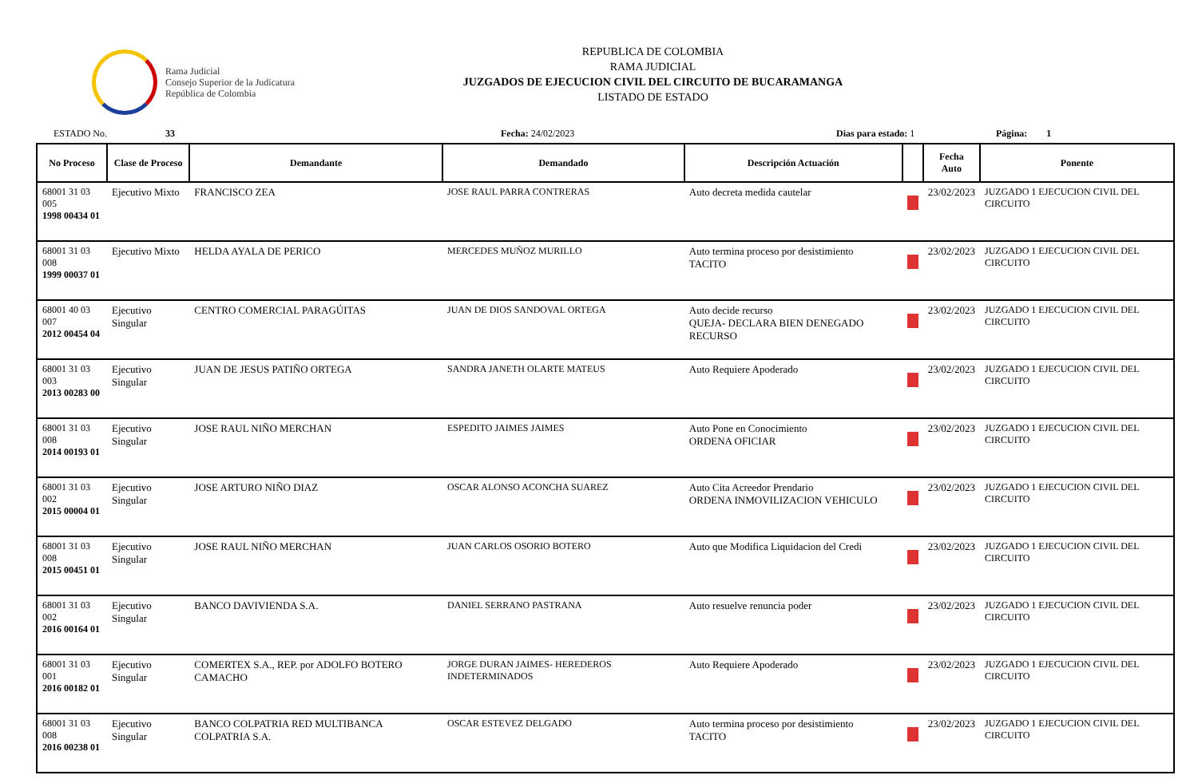Rama Judicial
Consejo Superior de la Judicatura
República de Colombia
REPUBLICA DE COLOMBIA
RAMA JUDICIAL
JUZGADOS DE EJECUCION CIVIL DEL CIRCUITO DE BUCARAMANGA
LISTADO DE ESTADO
ESTADO No. 33 Fecha: 24/02/2023 Dias para estado: 1 Página: 1
| No Proceso | Clase de Proceso | Demandante | Demandado | Descripción Actuación | | Fecha Auto | Ponente |
| --- | --- | --- | --- | --- | --- | --- | --- |
| 68001 31 03 005 1998 00434 01 | Ejecutivo Mixto | FRANCISCO ZEA | JOSE RAUL PARRA CONTRERAS | Auto decreta medida cautelar | | 23/02/2023 | JUZGADO 1 EJECUCION CIVIL DEL CIRCUITO |
| 68001 31 03 008 1999 00037 01 | Ejecutivo Mixto | HELDA AYALA DE PERICO | MERCEDES MUÑOZ MURILLO | Auto termina proceso por desistimiento TACITO | | 23/02/2023 | JUZGADO 1 EJECUCION CIVIL DEL CIRCUITO |
| 68001 40 03 007 2012 00454 04 | Ejecutivo Singular | CENTRO COMERCIAL PARAGÚITAS | JUAN DE DIOS SANDOVAL ORTEGA | Auto decide recurso QUEJA- DECLARA BIEN DENEGADO RECURSO | | 23/02/2023 | JUZGADO 1 EJECUCION CIVIL DEL CIRCUITO |
| 68001 31 03 003 2013 00283 00 | Ejecutivo Singular | JUAN DE JESUS PATIÑO ORTEGA | SANDRA JANETH OLARTE MATEUS | Auto Requiere Apoderado | | 23/02/2023 | JUZGADO 1 EJECUCION CIVIL DEL CIRCUITO |
| 68001 31 03 008 2014 00193 01 | Ejecutivo Singular | JOSE RAUL NIÑO MERCHAN | ESPEDITO JAIMES JAIMES | Auto Pone en Conocimiento ORDENA OFICIAR | | 23/02/2023 | JUZGADO 1 EJECUCION CIVIL DEL CIRCUITO |
| 68001 31 03 002 2015 00004 01 | Ejecutivo Singular | JOSE ARTURO NIÑO DIAZ | OSCAR ALONSO ACONCHA SUAREZ | Auto Cita Acreedor Prendario ORDENA INMOVILIZACION VEHICULO | | 23/02/2023 | JUZGADO 1 EJECUCION CIVIL DEL CIRCUITO |
| 68001 31 03 008 2015 00451 01 | Ejecutivo Singular | JOSE RAUL NIÑO MERCHAN | JUAN CARLOS OSORIO BOTERO | Auto que Modifica Liquidacion del Credi | | 23/02/2023 | JUZGADO 1 EJECUCION CIVIL DEL CIRCUITO |
| 68001 31 03 002 2016 00164 01 | Ejecutivo Singular | BANCO DAVIVIENDA S.A. | DANIEL SERRANO PASTRANA | Auto resuelve renuncia poder | | 23/02/2023 | JUZGADO 1 EJECUCION CIVIL DEL CIRCUITO |
| 68001 31 03 001 2016 00182 01 | Ejecutivo Singular | COMERTEX S.A., REP. por ADOLFO BOTERO CAMACHO | JORGE DURAN JAIMES- HEREDEROS INDETERMINADOS | Auto Requiere Apoderado | | 23/02/2023 | JUZGADO 1 EJECUCION CIVIL DEL CIRCUITO |
| 68001 31 03 008 2016 00238 01 | Ejecutivo Singular | BANCO COLPATRIA RED MULTIBANCA COLPATRIA S.A. | OSCAR ESTEVEZ DELGADO | Auto termina proceso por desistimiento TACITO | | 23/02/2023 | JUZGADO 1 EJECUCION CIVIL DEL CIRCUITO |